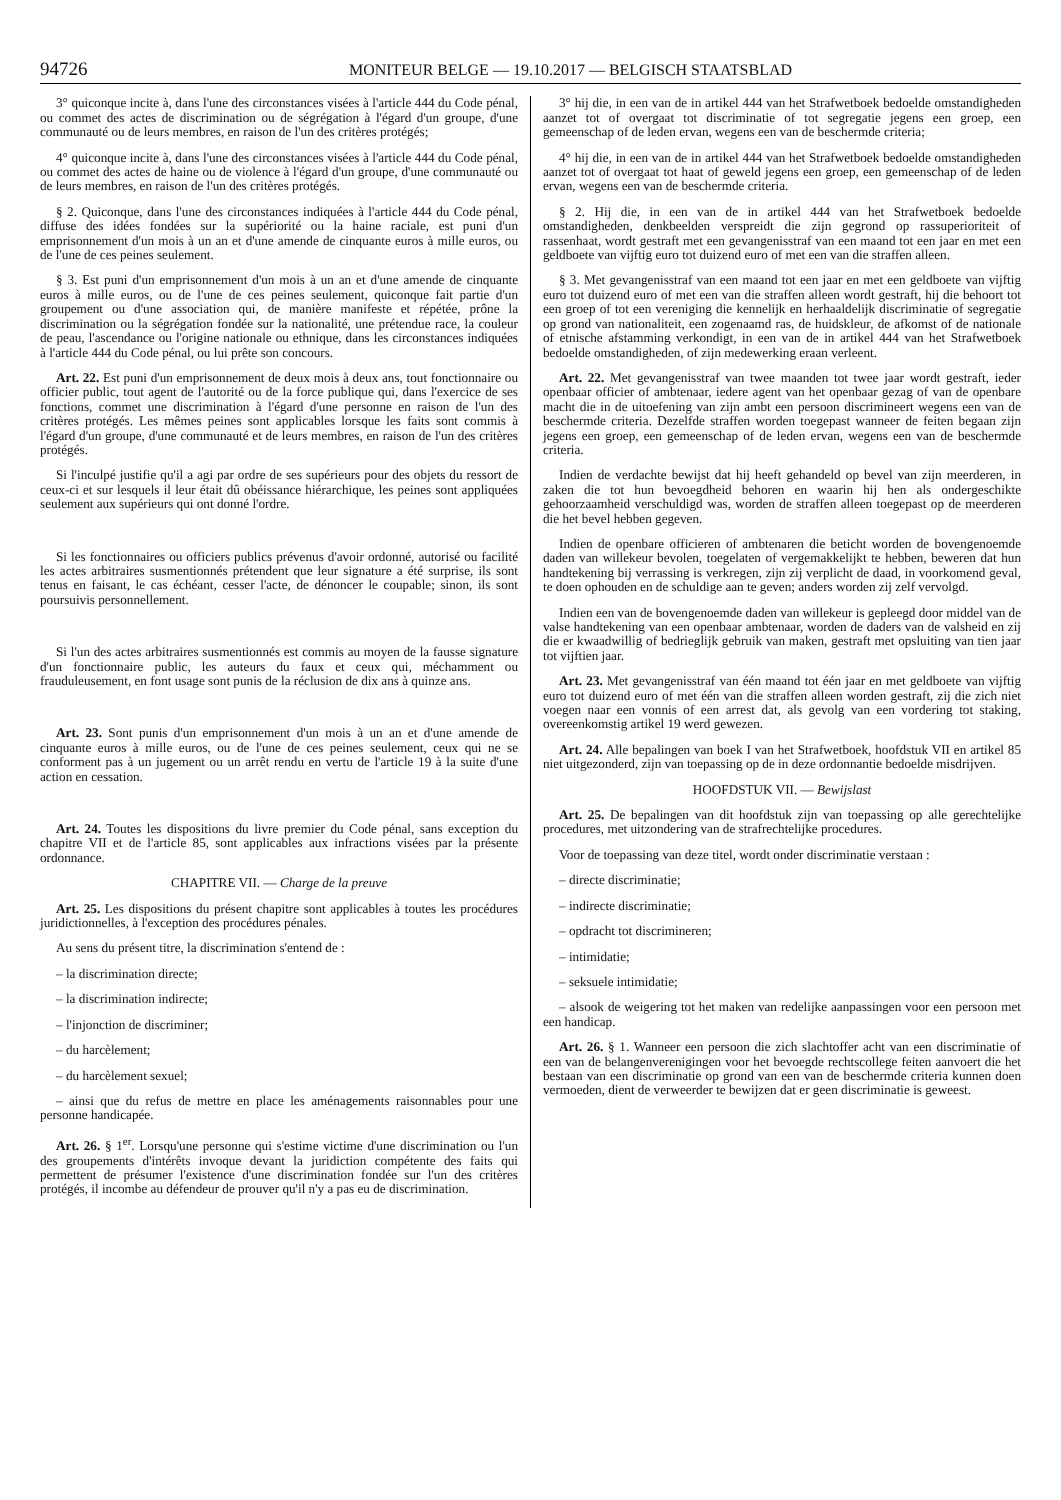94726
MONITEUR BELGE — 19.10.2017 — BELGISCH STAATSBLAD
3° quiconque incite à, dans l'une des circonstances visées à l'article 444 du Code pénal, ou commet des actes de discrimination ou de ségrégation à l'égard d'un groupe, d'une communauté ou de leurs membres, en raison de l'un des critères protégés;
4° quiconque incite à, dans l'une des circonstances visées à l'article 444 du Code pénal, ou commet des actes de haine ou de violence à l'égard d'un groupe, d'une communauté ou de leurs membres, en raison de l'un des critères protégés.
§ 2. Quiconque, dans l'une des circonstances indiquées à l'article 444 du Code pénal, diffuse des idées fondées sur la supériorité ou la haine raciale, est puni d'un emprisonnement d'un mois à un an et d'une amende de cinquante euros à mille euros, ou de l'une de ces peines seulement.
§ 3. Est puni d'un emprisonnement d'un mois à un an et d'une amende de cinquante euros à mille euros, ou de l'une de ces peines seulement, quiconque fait partie d'un groupement ou d'une association qui, de manière manifeste et répétée, prône la discrimination ou la ségrégation fondée sur la nationalité, une prétendue race, la couleur de peau, l'ascendance ou l'origine nationale ou ethnique, dans les circonstances indiquées à l'article 444 du Code pénal, ou lui prête son concours.
Art. 22. Est puni d'un emprisonnement de deux mois à deux ans, tout fonctionnaire ou officier public, tout agent de l'autorité ou de la force publique qui, dans l'exercice de ses fonctions, commet une discrimination à l'égard d'une personne en raison de l'un des critères protégés. Les mêmes peines sont applicables lorsque les faits sont commis à l'égard d'un groupe, d'une communauté et de leurs membres, en raison de l'un des critères protégés.
Si l'inculpé justifie qu'il a agi par ordre de ses supérieurs pour des objets du ressort de ceux-ci et sur lesquels il leur était dû obéissance hiérarchique, les peines sont appliquées seulement aux supérieurs qui ont donné l'ordre.
Si les fonctionnaires ou officiers publics prévenus d'avoir ordonné, autorisé ou facilité les actes arbitraires susmentionnés prétendent que leur signature a été surprise, ils sont tenus en faisant, le cas échéant, cesser l'acte, de dénoncer le coupable; sinon, ils sont poursuivis personnellement.
Si l'un des actes arbitraires susmentionnés est commis au moyen de la fausse signature d'un fonctionnaire public, les auteurs du faux et ceux qui, méchamment ou frauduleusement, en font usage sont punis de la réclusion de dix ans à quinze ans.
Art. 23. Sont punis d'un emprisonnement d'un mois à un an et d'une amende de cinquante euros à mille euros, ou de l'une de ces peines seulement, ceux qui ne se conforment pas à un jugement ou un arrêt rendu en vertu de l'article 19 à la suite d'une action en cessation.
Art. 24. Toutes les dispositions du livre premier du Code pénal, sans exception du chapitre VII et de l'article 85, sont applicables aux infractions visées par la présente ordonnance.
CHAPITRE VII. — Charge de la preuve
Art. 25. Les dispositions du présent chapitre sont applicables à toutes les procédures juridictionnelles, à l'exception des procédures pénales.
Au sens du présent titre, la discrimination s'entend de :
– la discrimination directe;
– la discrimination indirecte;
– l'injonction de discriminer;
– du harcèlement;
– du harcèlement sexuel;
– ainsi que du refus de mettre en place les aménagements raisonnables pour une personne handicapée.
Art. 26. § 1<sup>er</sup>. Lorsqu'une personne qui s'estime victime d'une discrimination ou l'un des groupements d'intérêts invoque devant la juridiction compétente des faits qui permettent de présumer l'existence d'une discrimination fondée sur l'un des critères protégés, il incombe au défendeur de prouver qu'il n'y a pas eu de discrimination.
3° hij die, in een van de in artikel 444 van het Strafwetboek bedoelde omstandigheden aanzet tot of overgaat tot discriminatie of tot segregatie jegens een groep, een gemeenschap of de leden ervan, wegens een van de beschermde criteria;
4° hij die, in een van de in artikel 444 van het Strafwetboek bedoelde omstandigheden aanzet tot of overgaat tot haat of geweld jegens een groep, een gemeenschap of de leden ervan, wegens een van de beschermde criteria.
§ 2. Hij die, in een van de in artikel 444 van het Strafwetboek bedoelde omstandigheden, denkbeelden verspreidt die zijn gegrond op rassuperioriteit of rassenhaat, wordt gestraft met een gevangenisstraf van een maand tot een jaar en met een geldboete van vijftig euro tot duizend euro of met een van die straffen alleen.
§ 3. Met gevangenisstraf van een maand tot een jaar en met een geldboete van vijftig euro tot duizend euro of met een van die straffen alleen wordt gestraft, hij die behoort tot een groep of tot een vereniging die kennelijk en herhaaldelijk discriminatie of segregatie op grond van nationaliteit, een zogenaamd ras, de huidskleur, de afkomst of de nationale of etnische afstamming verkondigt, in een van de in artikel 444 van het Strafwetboek bedoelde omstandigheden, of zijn medewerking eraan verleent.
Art. 22. Met gevangenisstraf van twee maanden tot twee jaar wordt gestraft, ieder openbaar officier of ambtenaar, iedere agent van het openbaar gezag of van de openbare macht die in de uitoefening van zijn ambt een persoon discrimineert wegens een van de beschermde criteria. Dezelfde straffen worden toegepast wanneer de feiten begaan zijn jegens een groep, een gemeenschap of de leden ervan, wegens een van de beschermde criteria.
Indien de verdachte bewijst dat hij heeft gehandeld op bevel van zijn meerderen, in zaken die tot hun bevoegdheid behoren en waarin hij hen als ondergeschikte gehoorzaamheid verschuldigd was, worden de straffen alleen toegepast op de meerderen die het bevel hebben gegeven.
Indien de openbare officieren of ambtenaren die beticht worden de bovengenoemde daden van willekeur bevolen, toegelaten of vergemakkelijkt te hebben, beweren dat hun handtekening bij verrassing is verkregen, zijn zij verplicht de daad, in voorkomend geval, te doen ophouden en de schuldige aan te geven; anders worden zij zelf vervolgd.
Indien een van de bovengenoemde daden van willekeur is gepleegd door middel van de valse handtekening van een openbaar ambtenaar, worden de daders van de valsheid en zij die er kwaadwillig of bedrieglijk gebruik van maken, gestraft met opsluiting van tien jaar tot vijftien jaar.
Art. 23. Met gevangenisstraf van één maand tot één jaar en met geldboete van vijftig euro tot duizend euro of met één van die straffen alleen worden gestraft, zij die zich niet voegen naar een vonnis of een arrest dat, als gevolg van een vordering tot staking, overeenkomstig artikel 19 werd gewezen.
Art. 24. Alle bepalingen van boek I van het Strafwetboek, hoofdstuk VII en artikel 85 niet uitgezonderd, zijn van toepassing op de in deze ordonnantie bedoelde misdrijven.
HOOFDSTUK VII. — Bewijslast
Art. 25. De bepalingen van dit hoofdstuk zijn van toepassing op alle gerechtelijke procedures, met uitzondering van de strafrechtelijke procedures.
Voor de toepassing van deze titel, wordt onder discriminatie verstaan :
– directe discriminatie;
– indirecte discriminatie;
– opdracht tot discrimineren;
– intimidatie;
– seksuele intimidatie;
– alsook de weigering tot het maken van redelijke aanpassingen voor een persoon met een handicap.
Art. 26. § 1. Wanneer een persoon die zich slachtoffer acht van een discriminatie of een van de belangenverenigingen voor het bevoegde rechtscollege feiten aanvoert die het bestaan van een discriminatie op grond van een van de beschermde criteria kunnen doen vermoeden, dient de verweerder te bewijzen dat er geen discriminatie is geweest.